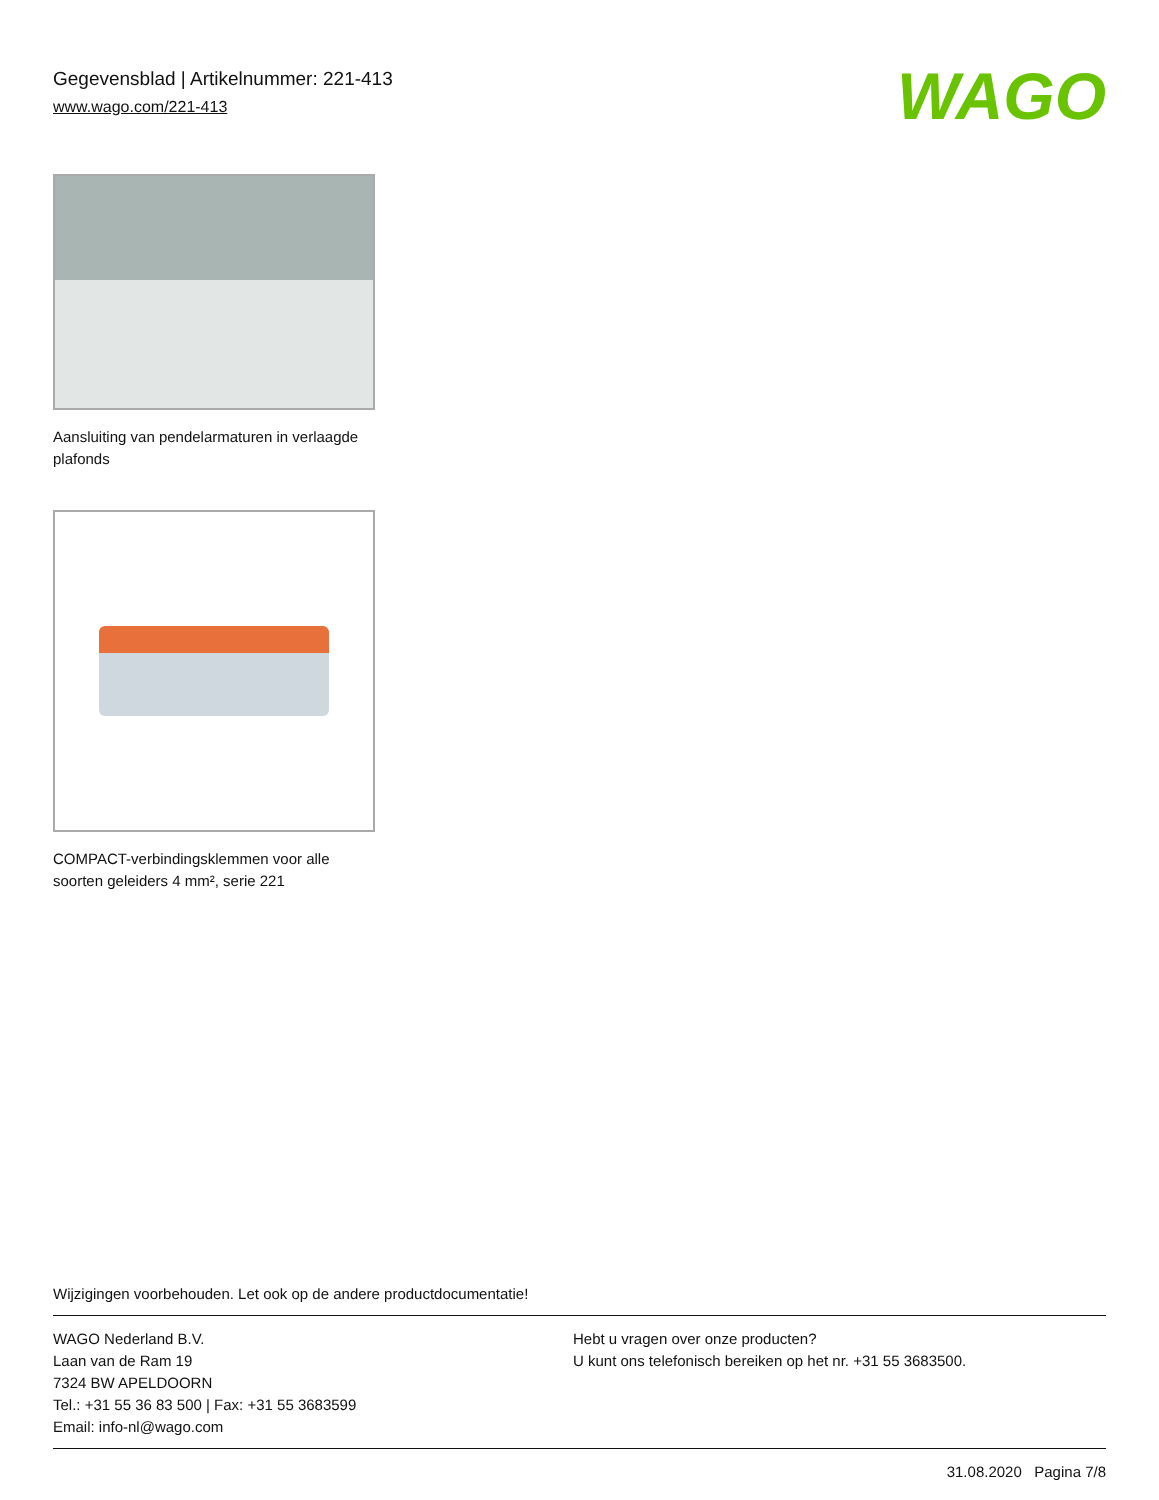Gegevensblad | Artikelnummer: 221-413
www.wago.com/221-413
WAGO
Aansluiting van pendelarmaturen in verlaagde plafonds
COMPACT-verbindingsklemmen voor alle soorten geleiders 4 mm², serie 221
Wijzigingen voorbehouden. Let ook op de andere productdocumentatie!
WAGO Nederland B.V.
Laan van de Ram 19
7324 BW APELDOORN
Tel.: +31 55 36 83 500 | Fax: +31 55 3683599
Email: info-nl@wago.com
Hebt u vragen over onze producten?
U kunt ons telefonisch bereiken op het nr. +31 55 3683500.
31.08.2020 Pagina 7/8